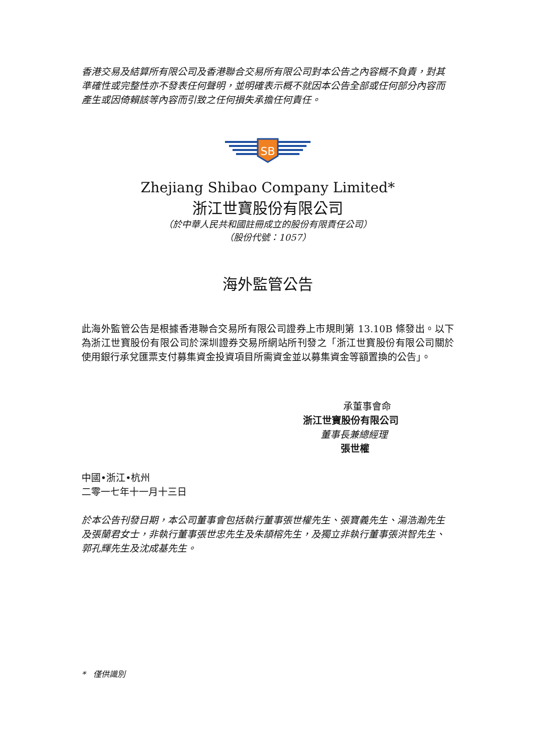香港交易及結算所有限公司及香港聯合交易所有限公司對本公告之內容概不負責，對其準確性或完整性亦不發表任何聲明，並明確表示概不就因本公告全部或任何部分內容而產生或因倚賴該等內容而引致之任何損失承擔任何責任。
SB
Zhejiang Shibao Company Limited*
浙江世寶股份有限公司
（於中華人民共和國註冊成立的股份有限責任公司）
（股份代號：1057）
海外監管公告
此海外監管公告是根據香港聯合交易所有限公司證券上市規則第 13.10B 條發出。以下為浙江世寶股份有限公司於深圳證券交易所網站所刊發之「浙江世寶股份有限公司關於使用銀行承兌匯票支付募集資金投資項目所需資金並以募集資金等額置換的公告」。
承董事會命
浙江世寶股份有限公司
董事長兼總經理
張世權
中國•浙江•杭州
二零一七年十一月十三日
於本公告刊發日期，本公司董事會包括執行董事張世權先生、張寶義先生、湯浩瀚先生及張蘭君女士，非執行董事張世忠先生及朱頡榕先生，及獨立非執行董事張洪智先生、郭孔輝先生及沈成基先生。
* 僅供識別